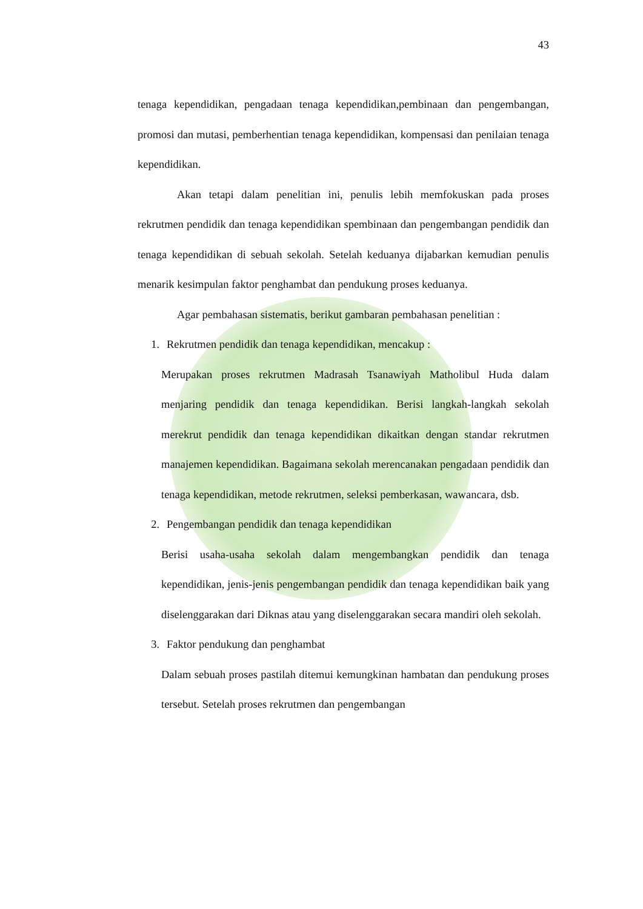43
tenaga kependidikan, pengadaan tenaga kependidikan,pembinaan dan pengembangan, promosi dan mutasi, pemberhentian tenaga kependidikan, kompensasi dan penilaian tenaga kependidikan.
Akan tetapi dalam penelitian ini, penulis lebih memfokuskan pada proses rekrutmen pendidik dan tenaga kependidikan spembinaan dan pengembangan pendidik dan tenaga kependidikan di sebuah sekolah. Setelah keduanya dijabarkan kemudian penulis menarik kesimpulan faktor penghambat dan pendukung proses keduanya.
Agar pembahasan sistematis, berikut gambaran pembahasan penelitian :
1. Rekrutmen pendidik dan tenaga kependidikan, mencakup :
Merupakan proses rekrutmen Madrasah Tsanawiyah Matholibul Huda dalam menjaring pendidik dan tenaga kependidikan. Berisi langkah-langkah sekolah merekrut pendidik dan tenaga kependidikan dikaitkan dengan standar rekrutmen manajemen kependidikan. Bagaimana sekolah merencanakan pengadaan pendidik dan tenaga kependidikan, metode rekrutmen, seleksi pemberkasan, wawancara, dsb.
2. Pengembangan pendidik dan tenaga kependidikan
Berisi usaha-usaha sekolah dalam mengembangkan pendidik dan tenaga kependidikan, jenis-jenis pengembangan pendidik dan tenaga kependidikan baik yang diselenggarakan dari Diknas atau yang diselenggarakan secara mandiri oleh sekolah.
3. Faktor pendukung dan penghambat
Dalam sebuah proses pastilah ditemui kemungkinan hambatan dan pendukung proses tersebut. Setelah proses rekrutmen dan pengembangan